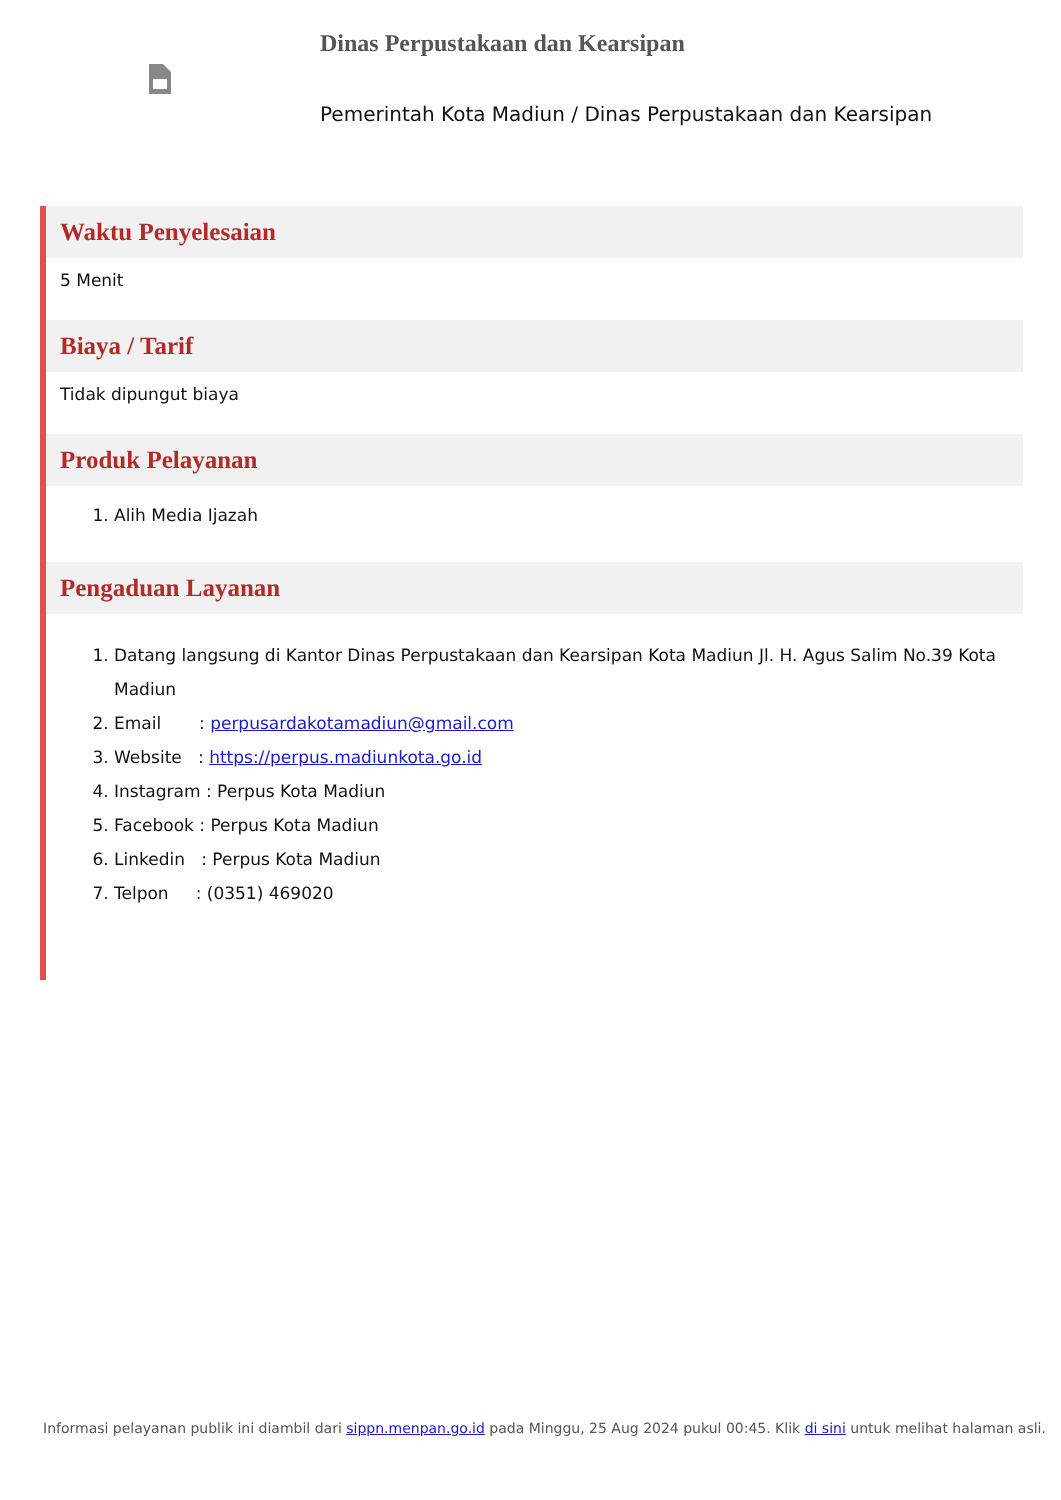Dinas Perpustakaan dan Kearsipan
Pemerintah Kota Madiun / Dinas Perpustakaan dan Kearsipan
Waktu Penyelesaian
5 Menit
Biaya / Tarif
Tidak dipungut biaya
Produk Pelayanan
1. Alih Media Ijazah
Pengaduan Layanan
1. Datang langsung di Kantor Dinas Perpustakaan dan Kearsipan Kota Madiun Jl. H. Agus Salim No.39 Kota Madiun
2. Email : perpusardakotamadiun@gmail.com
3. Website : https://perpus.madiunkota.go.id
4. Instagram : Perpus Kota Madiun
5. Facebook : Perpus Kota Madiun
6. Linkedin : Perpus Kota Madiun
7. Telpon : (0351) 469020
Informasi pelayanan publik ini diambil dari sippn.menpan.go.id pada Minggu, 25 Aug 2024 pukul 00:45. Klik di sini untuk melihat halaman asli.